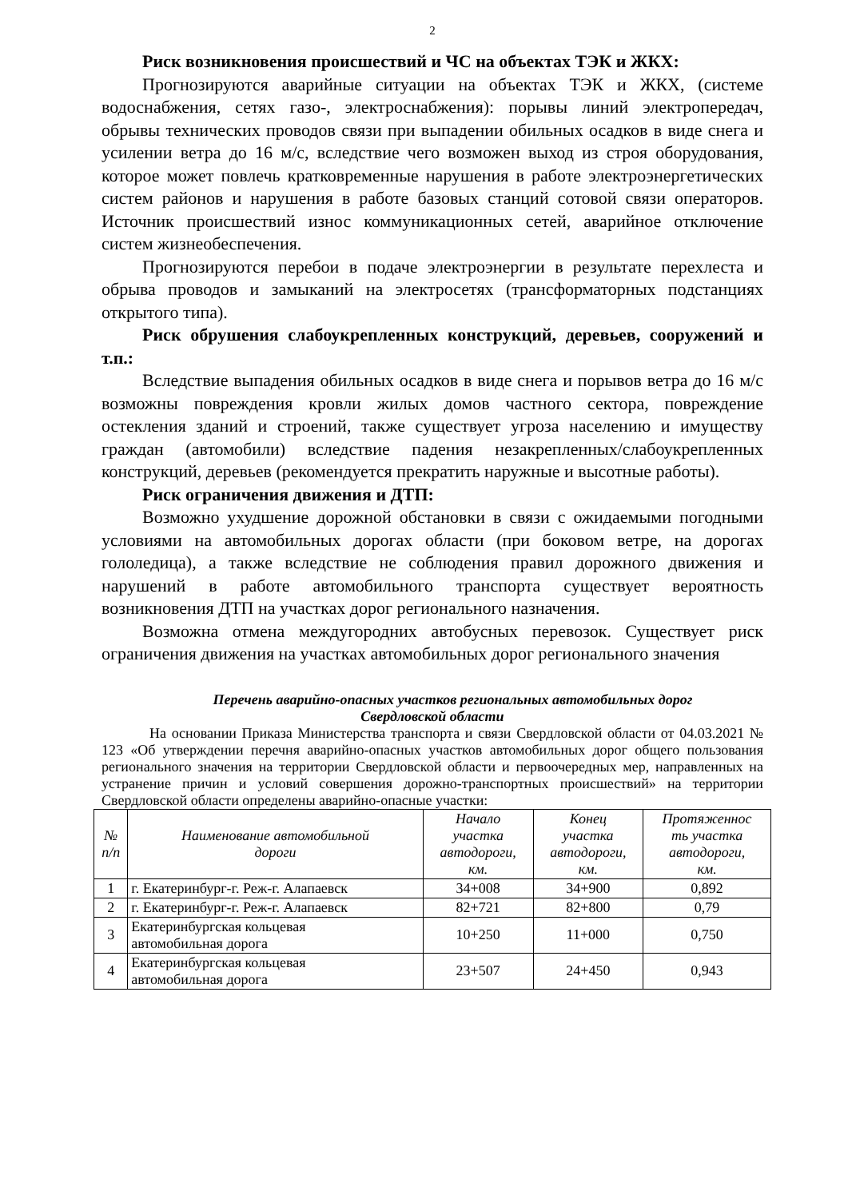2
Риск возникновения происшествий и ЧС на объектах ТЭК и ЖКХ:
Прогнозируются аварийные ситуации на объектах ТЭК и ЖКХ, (системе водоснабжения, сетях газо-, электроснабжения): порывы линий электропередач, обрывы технических проводов связи при выпадении обильных осадков в виде снега и усилении ветра до 16 м/с, вследствие чего возможен выход из строя оборудования, которое может повлечь кратковременные нарушения в работе электроэнергетических систем районов и нарушения в работе базовых станций сотовой связи операторов. Источник происшествий износ коммуникационных сетей, аварийное отключение систем жизнеобеспечения.
Прогнозируются перебои в подаче электроэнергии в результате перехлеста и обрыва проводов и замыканий на электросетях (трансформаторных подстанциях открытого типа).
Риск обрушения слабоукрепленных конструкций, деревьев, сооружений и т.п.:
Вследствие выпадения обильных осадков в виде снега и порывов ветра до 16 м/с возможны повреждения кровли жилых домов частного сектора, повреждение остекления зданий и строений, также существует угроза населению и имуществу граждан (автомобили) вследствие падения незакрепленных/слабоукрепленных конструкций, деревьев (рекомендуется прекратить наружные и высотные работы).
Риск ограничения движения и ДТП:
Возможно ухудшение дорожной обстановки в связи с ожидаемыми погодными условиями на автомобильных дорогах области (при боковом ветре, на дорогах гололедица), а также вследствие не соблюдения правил дорожного движения и нарушений в работе автомобильного транспорта существует вероятность возникновения ДТП на участках дорог регионального назначения.
Возможна отмена междугородних автобусных перевозок. Существует риск ограничения движения на участках автомобильных дорог регионального значения
Перечень аварийно-опасных участков региональных автомобильных дорог
Свердловской области
На основании Приказа Министерства транспорта и связи Свердловской области от 04.03.2021 № 123 «Об утверждении перечня аварийно-опасных участков автомобильных дорог общего пользования регионального значения на территории Свердловской области и первоочередных мер, направленных на устранение причин и условий совершения дорожно-транспортных происшествий» на территории Свердловской области определены аварийно-опасные участки:
| № п/п | Наименование автомобильной дороги | Начало участка автодороги, км. | Конец участка автодороги, км. | Протяженнос ть участка автодороги, км. |
| --- | --- | --- | --- | --- |
| 1 | г. Екатеринбург-г. Реж-г. Алапаевск | 34+008 | 34+900 | 0,892 |
| 2 | г. Екатеринбург-г. Реж-г. Алапаевск | 82+721 | 82+800 | 0,79 |
| 3 | Екатеринбургская кольцевая автомобильная дорога | 10+250 | 11+000 | 0,750 |
| 4 | Екатеринбургская кольцевая автомобильная дорога | 23+507 | 24+450 | 0,943 |